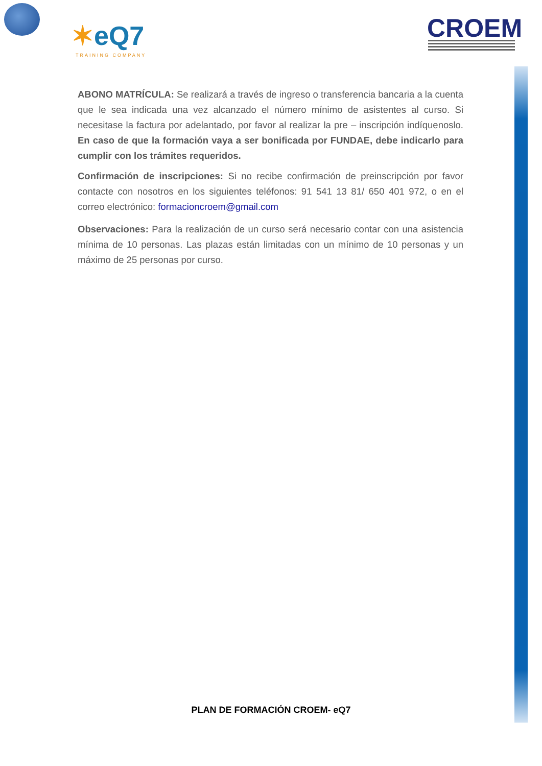✶eQ7
TRAINING COMPANY
CROEM
ABONO MATRÍCULA: Se realizará a través de ingreso o transferencia bancaria a la cuenta que le sea indicada una vez alcanzado el número mínimo de asistentes al curso. Si necesitase la factura por adelantado, por favor al realizar la pre – inscripción indíquenoslo. En caso de que la formación vaya a ser bonificada por FUNDAE, debe indicarlo para cumplir con los trámites requeridos.
Confirmación de inscripciones: Si no recibe confirmación de preinscripción por favor contacte con nosotros en los siguientes teléfonos: 91 541 13 81/ 650 401 972, o en el correo electrónico: formacioncroem@gmail.com
Observaciones: Para la realización de un curso será necesario contar con una asistencia mínima de 10 personas. Las plazas están limitadas con un mínimo de 10 personas y un máximo de 25 personas por curso.
PLAN DE FORMACIÓN CROEM- eQ7